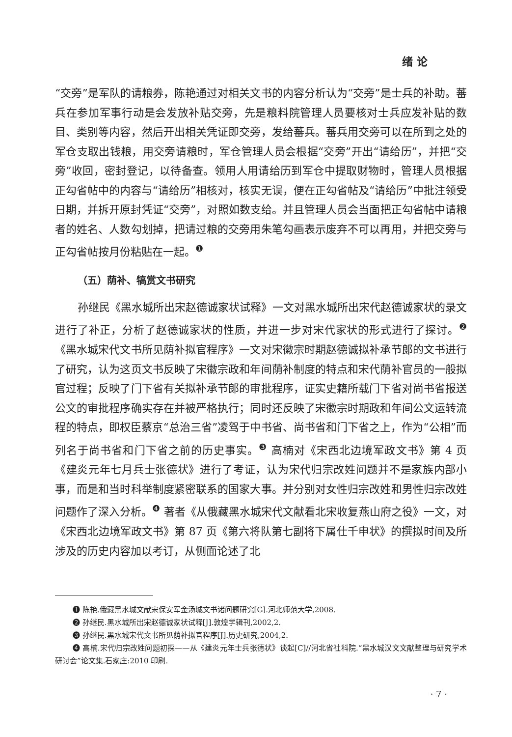绪 论
“交旁”是军队的请粮券，陈艳通过对相关文书的内容分析认为“交旁”是士兵的补助。蕃兵在参加军事行动是会发放补贴交旁，先是粮料院管理人员要核对士兵应发补贴的数目、类别等内容，然后开出相关凭证即交旁，发给蕃兵。蕃兵用交旁可以在所到之处的军仓支取出钱粮，用交旁请粮时，军仓管理人员会根据“交旁”开出“请给历”，并把“交旁”收回，密封登记，以待备查。领用人用请给历到军仓中提取财物时，管理人员根据正勾省帖中的内容与“请给历”相核对，核实无误，便在正勾省帖及“请给历”中批注领受日期，并拆开原封凭证“交旁”，对照如数支给。并且管理人员会当面把正勾省帖中请粮者的姓名、人数勾划掉，把请过粮的交旁用朱笔勾画表示废弃不可以再用，并把交旁与正勾省帖按月份粘贴在一起。<sup>❶</sup>
（五）荫补、犒赏文书研究
孙继民《黑水城所出宋赵德诚家状试释》一文对黑水城所出宋代赵德诚家状的录文进行了补正，分析了赵德诚家状的性质，并进一步对宋代家状的形式进行了探讨。<sup>❷</sup>《黑水城宋代文书所见荫补拟官程序》一文对宋徽宗时期赵德诚拟补承节郎的文书进行了研究，认为这页文书反映了宋徽宗政和年间荫补制度的特点和宋代荫补官员的一般拟官过程；反映了门下省有关拟补承节郎的审批程序，证实史籍所载门下省对尚书省报送公文的审批程序确实存在并被严格执行；同时还反映了宋徽宗时期政和年间公文运转流程的特点，即权臣蔡京“总治三省”凌驾于中书省、尚书省和门下省之上，作为“公相”而列名于尚书省和门下省之前的历史事实。<sup>❸</sup> 高楠对《宋西北边境军政文书》第 4 页《建炎元年七月兵士张德状》进行了考证，认为宋代归宗改姓问题并不是家族内部小事，而是和当时科举制度紧密联系的国家大事。并分别对女性归宗改姓和男性归宗改姓问题作了深入分析。<sup>❹</sup> 著者《从俄藏黑水城宋代文献看北宋收复燕山府之役》一文，对《宋西北边境军政文书》第 87 页《第六将队第七副将下属仕千申状》的撰拟时间及所涉及的历史内容加以考订，从侧面论述了北
❶ 陈艳.俄藏黑水城文献宋保安军金汤城文书诸问题研究[G].河北师范大学,2008.
❷ 孙继民.黑水城所出宋赵德诚家状试释[J].敦煌学辑刊,2002,2.
❸ 孙继民.黑水城宋代文书所见荫补拟官程序[J].历史研究,2004,2.
❹ 高楠.宋代归宗改姓问题初探——从《建炎元年士兵张德状》谈起[C]//河北省社科院.“黑水城汉文文献整理与研究学术研讨会”论文集.石家庄:2010 印刷.
· 7 ·